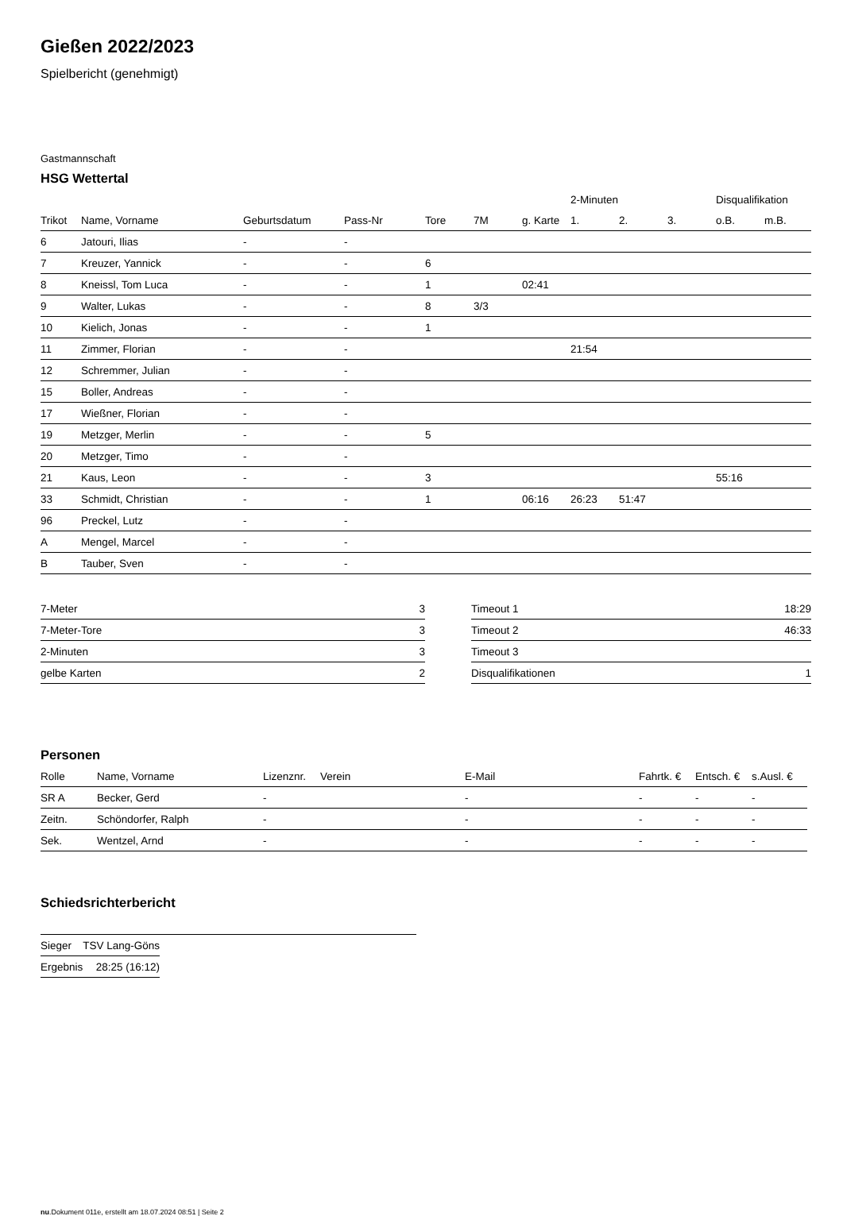Gießen 2022/2023
Spielbericht (genehmigt)
Gastmannschaft
HSG Wettertal
| | | | | | | | 2-Minuten | | | Disqualifikation | |
| --- | --- | --- | --- | --- | --- | --- | --- | --- | --- | --- | --- |
| Trikot | Name, Vorname | Geburtsdatum | Pass-Nr | Tore | 7M | g. Karte | 1. | 2. | 3. | o.B. | m.B. |
| 6 | Jatouri, Ilias | - | - | | | | | | | | |
| 7 | Kreuzer, Yannick | - | - | 6 | | | | | | | |
| 8 | Kneissl, Tom Luca | - | - | 1 | | 02:41 | | | | | |
| 9 | Walter, Lukas | - | - | 8 | 3/3 | | | | | | |
| 10 | Kielich, Jonas | - | - | 1 | | | | | | | |
| 11 | Zimmer, Florian | - | - | | | | 21:54 | | | | |
| 12 | Schremmer, Julian | - | - | | | | | | | | |
| 15 | Boller, Andreas | - | - | | | | | | | | |
| 17 | Wießner, Florian | - | - | | | | | | | | |
| 19 | Metzger, Merlin | - | - | 5 | | | | | | | |
| 20 | Metzger, Timo | - | - | | | | | | | | |
| 21 | Kaus, Leon | - | - | 3 | | | | | | 55:16 | |
| 33 | Schmidt, Christian | - | - | 1 | | 06:16 | 26:23 | 51:47 | | | |
| 96 | Preckel, Lutz | - | - | | | | | | | | |
| A | Mengel, Marcel | - | - | | | | | | | | |
| B | Tauber, Sven | - | - | | | | | | | | |
| 7-Meter | 3 |
| 7-Meter-Tore | 3 |
| 2-Minuten | 3 |
| gelbe Karten | 2 |
| Timeout 1 | 18:29 |
| Timeout 2 | 46:33 |
| Timeout 3 | |
| Disqualifikationen | 1 |
Personen
| Rolle | Name, Vorname | Lizenznr. | Verein | E-Mail | Fahrtk. € | Entsch. € | s.Ausl. € |
| --- | --- | --- | --- | --- | --- | --- | --- |
| SR A | Becker, Gerd | - | | - | - | - | - |
| Zeitn. | Schöndorfer, Ralph | - | | - | - | - | - |
| Sek. | Wentzel, Arnd | - | | - | - | - | - |
Schiedsrichterbericht
| Sieger | TSV Lang-Göns |
| Ergebnis | 28:25 (16:12) |
nu.Dokument 011e, erstellt am 18.07.2024 08:51 | Seite 2